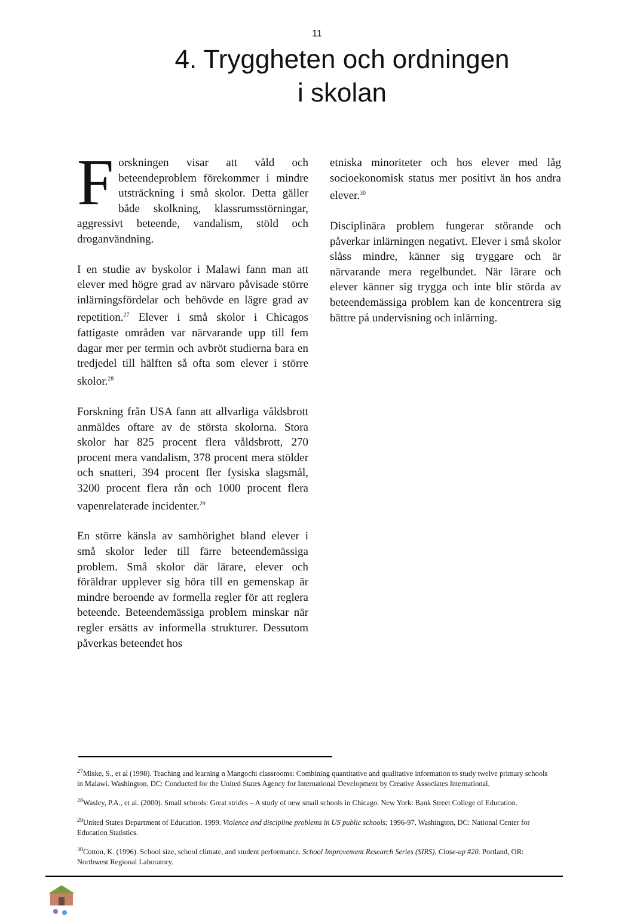11
4. Tryggheten och ordningen
i skolan
Forskningen visar att våld och beteendeproblem förekommer i mindre utsträckning i små skolor. Detta gäller både skolkning, klassrumsstörningar, aggressivt beteende, vandalism, stöld och droganvändning.
I en studie av byskolor i Malawi fann man att elever med högre grad av närvaro påvisade större inlärningsfördelar och behövde en lägre grad av repetition.<sup>27</sup> Elever i små skolor i Chicagos fattigaste områden var närvarande upp till fem dagar mer per termin och avbröt studierna bara en tredjedel till hälften så ofta som elever i större skolor.<sup>28</sup>
Forskning från USA fann att allvarliga våldsbrott anmäldes oftare av de största skolorna. Stora skolor har 825 procent flera våldsbrott, 270 procent mera vandalism, 378 procent mera stölder och snatteri, 394 procent fler fysiska slagsmål, 3200 procent flera rån och 1000 procent flera vapenrelaterade incidenter.<sup>29</sup>
En större känsla av samhörighet bland elever i små skolor leder till färre beteendemässiga problem. Små skolor där lärare, elever och föräldrar upplever sig höra till en gemenskap är mindre beroende av formella regler för att reglera beteende. Beteendemässiga problem minskar när regler ersätts av informella strukturer. Dessutom påverkas beteendet hos
etniska minoriteter och hos elever med låg socioekonomisk status mer positivt än hos andra elever.<sup>30</sup>
Disciplinära problem fungerar störande och påverkar inlärningen negativt. Elever i små skolor slåss mindre, känner sig tryggare och är närvarande mera regelbundet. När lärare och elever känner sig trygga och inte blir störda av beteendemässiga problem kan de koncentrera sig bättre på undervisning och inlärning.
<sup>27</sup> Miske, S., et al (1998). Teaching and learning n Mangochi classrooms: Combining quantitative and qualitative information to study twelve primary schools in Malawi. Washington, DC: Conducted for the United States Agency for International Development by Creative Associates International.
<sup>28</sup> Wasley, P.A., et al. (2000). Small schools: Great strides – A study of new small schools in Chicago. New York: Bank Street College of Education.
<sup>29</sup> United States Department of Education. 1999. Violence and discipline problems in US public schools: 1996-97. Washington, DC: National Center for Education Statistics.
<sup>30</sup> Cotton, K. (1996). School size, school climate, and student performance. School Improvement Research Series (SIRS), Close-up #20. Portland, OR: Northwest Regional Laboratory.